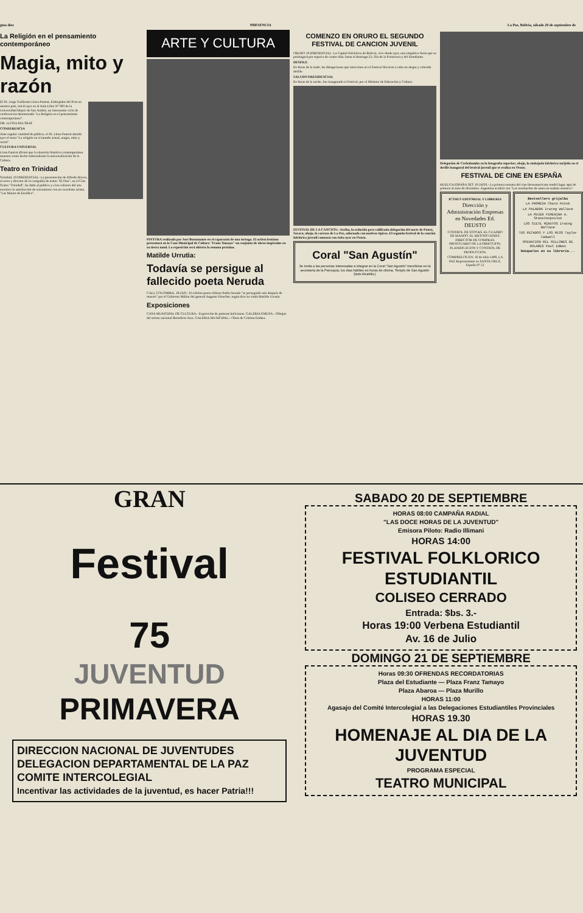gina diez PRESENCIA La Paz, Bolivia, sábado 20 de septiembre de
La Religión en el pensamiento contemporáneo
Magia, mito y razón
El Dr. Jorge Guillermo Llosa Pautrat, Embajador del Perú en nuestro país, inició ayer en el Aula Libre Nº 093 de la Universidad Mayor de San Andrés, un interesante ciclo de conferencias denominado "La Religión en el pensamiento contemporáneo".
DR. LLOSA PAUTRAT
CONFERENCIA
Ante regular cantidad de público, el Dr. Llosa Pautrat abordó ayer el tema "La religión en el mundo actual, magia, mito y razón".
CULTURA UNIVERSAL
Llosa Pautrat afirmó que la situación histórica contemporánea muestra como hecho sobresaliente la universalización de la Cultura.
Teatro en Trinidad
Trinidad, 19 (PRESENCIA).- La presentación de Alfredo Rivera, el actor y director de la compañía de teatro "El Duo", en el Cine Teatro "Trinidad", ha dado al público y a los cultores del arte escénico la satisfacción de encontrarse con un excelente artista. "Las Manos de Eurídice".
ARTE Y CULTURA
PINTURA realizada por José Bustamante en el caparazón de una tortuga. El artista beniano presentará en la Casa Municipal de Cultura "Franz Tamayo" un conjunto de obras inspiradas en su tierra natal. La exposición será abierta la semana próxima.
Matilde Urrutia:
Todavía se persigue al fallecido poeta Neruda
CALI, COLOMBIA, 18 (AP).- El célebre poeta chileno Pablo Neruda "es perseguido aún después de muerto" por el Gobierno Militar del general Augusto Pinochet, según dice su viuda Matilde Urrutia.
Exposiciones
CASA MUNICIPAL DE CULTURA.- Exposición de pintoras bolivianas. GALERIA EMUSA.- Dibujos del artista nacional Benedicto Aiza. GALERIA MUNICIPAL.- Oleos de Cristina Endara.
COMENZO EN ORURO EL SEGUNDO FESTIVAL DE CANCION JUVENIL
ORURO 19 (PRESENCIA).- La Capital Folclórica de Bolivia, vive desde ayer, una simpática fiesta que se prolongará por espacio de cuatro días, hasta el domingo 21, Día de la Primavera y del Estudiante.
DESFILE
En horas de la tarde, las delegaciones que intervinen en el Festival llevaron a cabo un alegre y colorido desfile.
SALUDO PRESIDENCIAL
En horas de la noche, fue inaugurado el Festival, por el Ministro de Educación y Cultura.
FESTIVAL DE LA CANCION.- Arriba, la reducida pero calificada delegación del norte de Potosí, Sacaca; abajo, la carroza de La Paz, adornada con motivos típicos. El segundo festival de la canción folclórica juvenil comenzó con éxito ayer en Oruro.
Coral "San Agustín"
Se invita a las personas interesadas a integrar en la Coral "San Agustín" inscribirse en la secretaría de la Parroquia, los días hábiles en horas de oficina. Templo de San Agustín (lado Alcaldía.)
Delegación de Cochabamba en la fotografía superior; abajo, la embajada folclórica tarijeña en el desfile inaugural del festival juvenil que se realiza en Oruro.
FESTIVAL DE CINE EN ESPAÑA
HUELGA ESPAÑA SET 19 (AFP).- La primera semana del cine iberoamericano tendrá lugar aquí de primero al siete de diciembre. Argentina acudirá con "Los muchachos de antes no usaban arsénico".
ICTHUS EDITORIAL Y LIBRERIA
Dirección y Administración Empresas en Novedades Ed. DEUSTO
CONTROL DE STOCKS. EL CUADRO DE MANDO. EL METODO ADINT. DIRECTOR DE COMPRAS. PRONTUARIO DE LA DIRECCION. PLANIFICACION Y CONTROL DE PRODUCCION.
COMPRELOS EN: 16 de Julio 1490, LA PAZ Representante en SANTA CRUZ, España Nº 51
Bestsellers grijalbo
LA PROMESA Chain Potok
LA PALABRA Irwing Wallace
LA MUJER FEMENINA A. Stassinopoulos
LOS SIETE MINUTOS Irwing Wallace
TUS PECADOS Y LOS MIOS Taylor Cadwell
OPERACION MIL MILLONES DE DOLARES Paul Edman
búsquelos en su librería...
GRAN
Festival
75
JUVENTUD
PRIMAVERA
DIRECCION NACIONAL DE JUVENTUDES
DELEGACION DEPARTAMENTAL DE LA PAZ
COMITE INTERCOLEGIAL
Incentivar las actividades de la juventud, es hacer Patria!!!
SABADO 20 DE SEPTIEMBRE
HORAS 08:00 CAMPAÑA RADIAL
"LAS DOCE HORAS DE LA JUVENTUD"
Emisora Piloto: Radio Illimani
HORAS 14:00
FESTIVAL FOLKLORICO ESTUDIANTIL
COLISEO CERRADO
Entrada: $bs. 3.-
Horas 19:00 Verbena Estudiantil
Av. 16 de Julio
DOMINGO 21 DE SEPTIEMBRE
Horas 09:30 OFRENDAS RECORDATORIAS
Plaza del Estudiante — Plaza Franz Tamayo
Plaza Abaroa — Plaza Murillo
HORAS 11:00
Agasajo del Comité Intercolegial a las Delegaciones Estudiantiles Provinciales
HORAS 19.30
HOMENAJE AL DIA DE LA JUVENTUD
PROGRAMA ESPECIAL
TEATRO MUNICIPAL